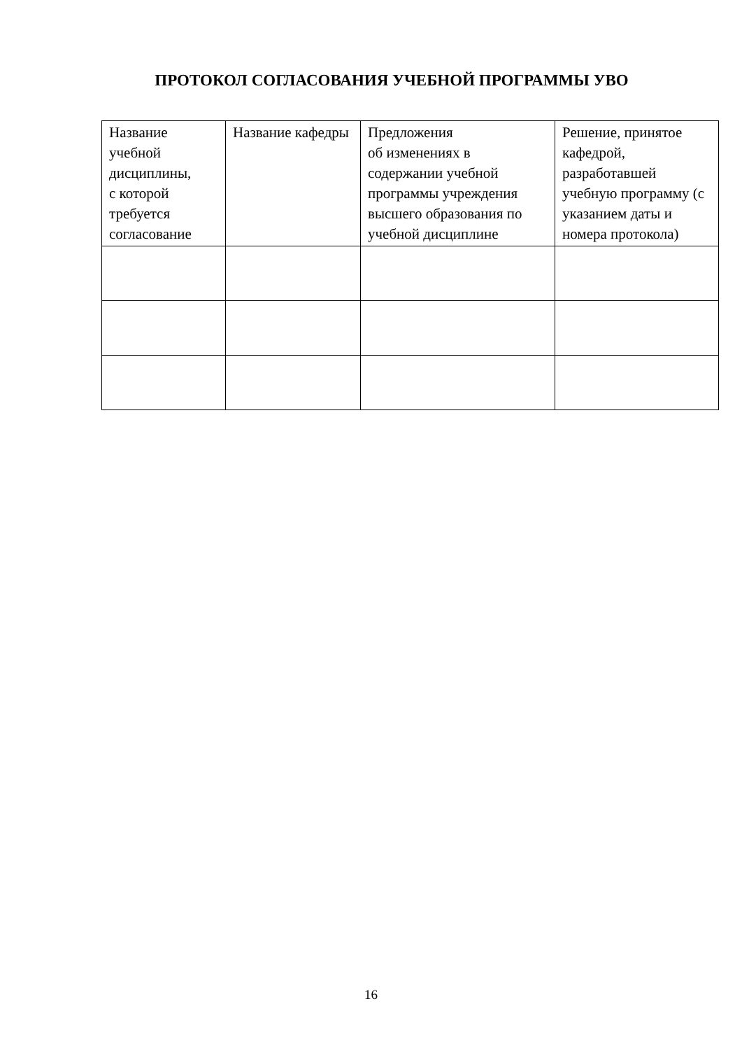ПРОТОКОЛ СОГЛАСОВАНИЯ УЧЕБНОЙ ПРОГРАММЫ УВО
| Название учебной дисциплины, с которой требуется согласование | Название кафедры | Предложения об изменениях в содержании учебной программы учреждения высшего образования по учебной дисциплине | Решение, принятое кафедрой, разработавшей учебную программу (с указанием даты и номера протокола) |
| --- | --- | --- | --- |
16